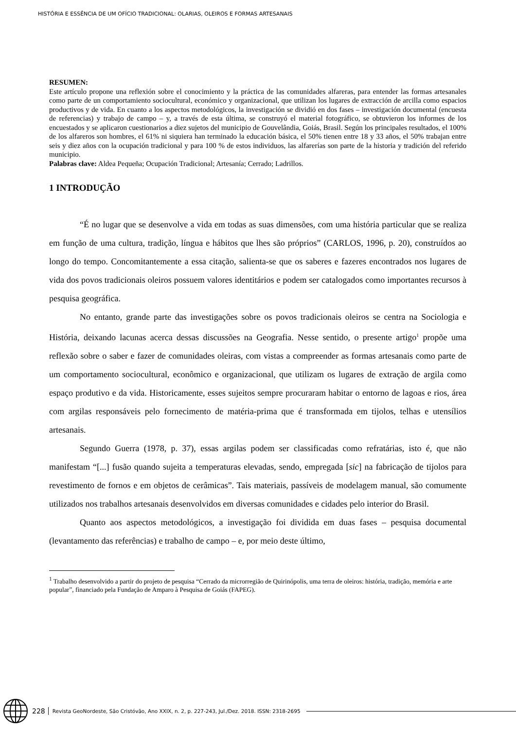HISTÓRIA E ESSÊNCIA DE UM OFÍCIO TRADICIONAL: OLARIAS, OLEIROS E FORMAS ARTESANAIS
RESUMEN:
Este artículo propone una reflexión sobre el conocimiento y la práctica de las comunidades alfareras, para entender las formas artesanales como parte de un comportamiento sociocultural, económico y organizacional, que utilizan los lugares de extracción de arcilla como espacios productivos y de vida. En cuanto a los aspectos metodológicos, la investigación se dividió en dos fases – investigación documental (encuesta de referencias) y trabajo de campo – y, a través de esta última, se construyó el material fotográfico, se obtuvieron los informes de los encuestados y se aplicaron cuestionarios a diez sujetos del municipio de Gouvelândia, Goiás, Brasil. Según los principales resultados, el 100% de los alfareros son hombres, el 61% ni siquiera han terminado la educación básica, el 50% tienen entre 18 y 33 años, el 50% trabajan entre seis y diez años con la ocupación tradicional y para 100 % de estos individuos, las alfarerías son parte de la historia y tradición del referido municipio.
Palabras clave: Aldea Pequeña; Ocupación Tradicional; Artesanía; Cerrado; Ladrillos.
1 INTRODUÇÃO
“É no lugar que se desenvolve a vida em todas as suas dimensões, com uma história particular que se realiza em função de uma cultura, tradição, língua e hábitos que lhes são próprios” (CARLOS, 1996, p. 20), construídos ao longo do tempo. Concomitantemente a essa citação, salienta-se que os saberes e fazeres encontrados nos lugares de vida dos povos tradicionais oleiros possuem valores identitários e podem ser catalogados como importantes recursos à pesquisa geográfica.
No entanto, grande parte das investigações sobre os povos tradicionais oleiros se centra na Sociologia e História, deixando lacunas acerca dessas discussões na Geografia. Nesse sentido, o presente artigo<sup>1</sup> propõe uma reflexão sobre o saber e fazer de comunidades oleiras, com vistas a compreender as formas artesanais como parte de um comportamento sociocultural, econômico e organizacional, que utilizam os lugares de extração de argila como espaço produtivo e da vida. Historicamente, esses sujeitos sempre procuraram habitar o entorno de lagoas e rios, área com argilas responsáveis pelo fornecimento de matéria-prima que é transformada em tijolos, telhas e utensílios artesanais.
Segundo Guerra (1978, p. 37), essas argilas podem ser classificadas como refratárias, isto é, que não manifestam “[...] fusão quando sujeita a temperaturas elevadas, sendo, empregada [sic] na fabricação de tijolos para revestimento de fornos e em objetos de cerâmicas”. Tais materiais, passíveis de modelagem manual, são comumente utilizados nos trabalhos artesanais desenvolvidos em diversas comunidades e cidades pelo interior do Brasil.
Quanto aos aspectos metodológicos, a investigação foi dividida em duas fases – pesquisa documental (levantamento das referências) e trabalho de campo – e, por meio deste último,
<sup>1</sup> Trabalho desenvolvido a partir do projeto de pesquisa “Cerrado da microrregião de Quirinópolis, uma terra de oleiros: história, tradição, memória e arte popular”, financiado pela Fundação de Amparo à Pesquisa de Goiás (FAPEG).
228 Revista GeoNordeste, São Cristóvão, Ano XXIX, n. 2, p. 227-243, Jul./Dez. 2018. ISSN: 2318-2695